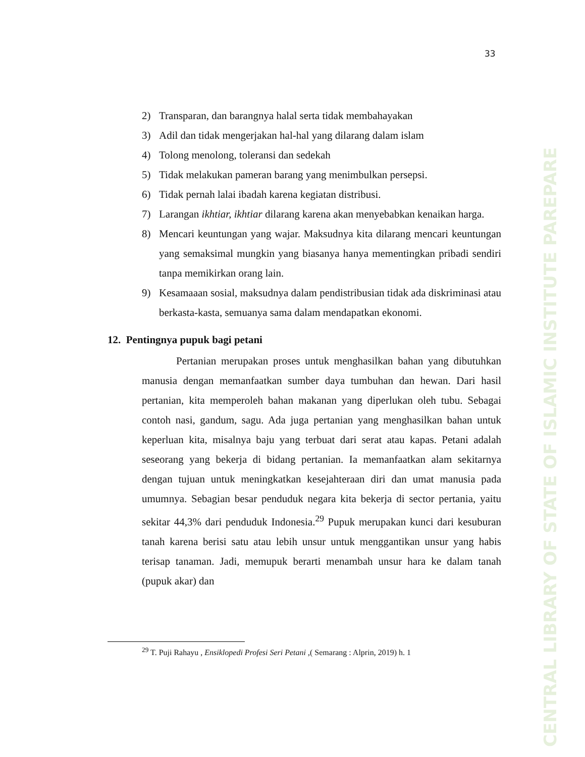33
CENTRAL LIBRARY OF STATE OF ISLAMIC INSTITUTE PAREPARE
2) Transparan, dan barangnya halal serta tidak membahayakan
3) Adil dan tidak mengerjakan hal-hal yang dilarang dalam islam
4) Tolong menolong, toleransi dan sedekah
5) Tidak melakukan pameran barang yang menimbulkan persepsi.
6) Tidak pernah lalai ibadah karena kegiatan distribusi.
7) Larangan ikhtiar, ikhtiar dilarang karena akan menyebabkan kenaikan harga.
8) Mencari keuntungan yang wajar. Maksudnya kita dilarang mencari keuntungan yang semaksimal mungkin yang biasanya hanya mementingkan pribadi sendiri tanpa memikirkan orang lain.
9) Kesamaaan sosial, maksudnya dalam pendistribusian tidak ada diskriminasi atau berkasta-kasta, semuanya sama dalam mendapatkan ekonomi.
12. Pentingnya pupuk bagi petani
Pertanian merupakan proses untuk menghasilkan bahan yang dibutuhkan manusia dengan memanfaatkan sumber daya tumbuhan dan hewan. Dari hasil pertanian, kita memperoleh bahan makanan yang diperlukan oleh tubu. Sebagai contoh nasi, gandum, sagu. Ada juga pertanian yang menghasilkan bahan untuk keperluan kita, misalnya baju yang terbuat dari serat atau kapas. Petani adalah seseorang yang bekerja di bidang pertanian. Ia memanfaatkan alam sekitarnya dengan tujuan untuk meningkatkan kesejahteraan diri dan umat manusia pada umumnya. Sebagian besar penduduk negara kita bekerja di sector pertania, yaitu sekitar 44,3% dari penduduk Indonesia.<sup>29</sup> Pupuk merupakan kunci dari kesuburan tanah karena berisi satu atau lebih unsur untuk menggantikan unsur yang habis terisap tanaman. Jadi, memupuk berarti menambah unsur hara ke dalam tanah (pupuk akar) dan
<sup>29</sup> T. Puji Rahayu , Ensiklopedi Profesi Seri Petani ,( Semarang : Alprin, 2019) h. 1